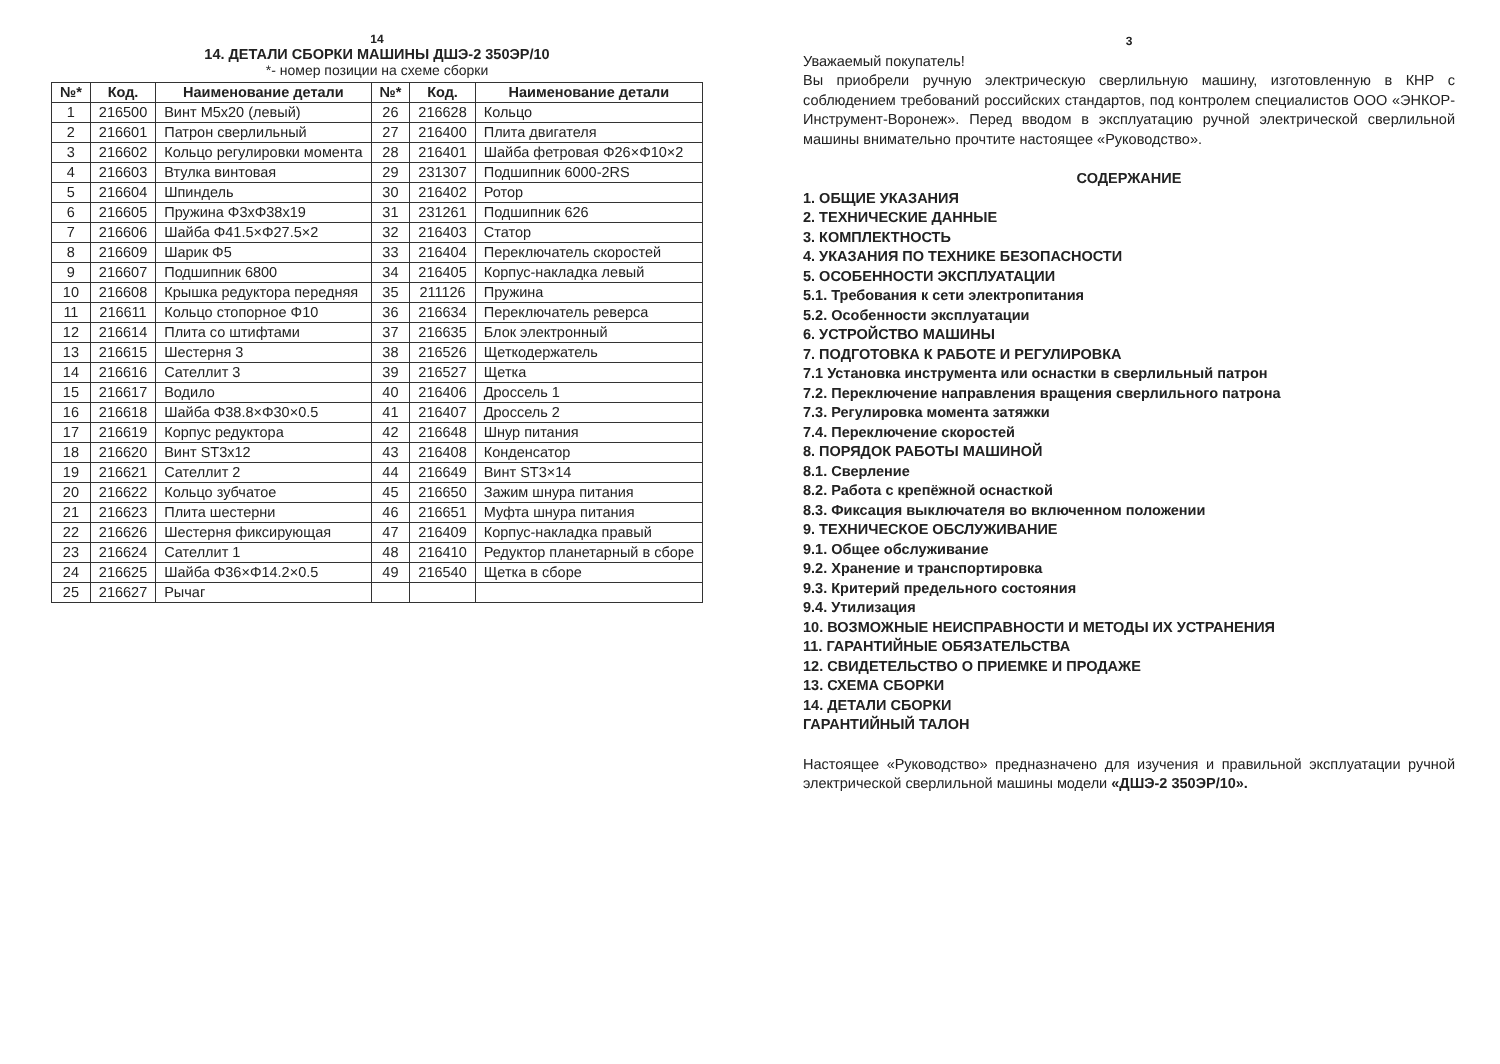14
14. ДЕТАЛИ СБОРКИ МАШИНЫ ДШЭ-2 350ЭР/10
*- номер позиции на схеме сборки
| №* | Код. | Наименование детали | №* | Код. | Наименование детали |
| --- | --- | --- | --- | --- | --- |
| 1 | 216500 | Винт М5х20 (левый) | 26 | 216628 | Кольцо |
| 2 | 216601 | Патрон сверлильный | 27 | 216400 | Плита двигателя |
| 3 | 216602 | Кольцо регулировки момента | 28 | 216401 | Шайба фетровая Φ26×Φ10×2 |
| 4 | 216603 | Втулка винтовая | 29 | 231307 | Подшипник 6000-2RS |
| 5 | 216604 | Шпиндель | 30 | 216402 | Ротор |
| 6 | 216605 | Пружина Φ3хΦ38х19 | 31 | 231261 | Подшипник 626 |
| 7 | 216606 | Шайба Φ41.5×Φ27.5×2 | 32 | 216403 | Статор |
| 8 | 216609 | Шарик Φ5 | 33 | 216404 | Переключатель скоростей |
| 9 | 216607 | Подшипник 6800 | 34 | 216405 | Корпус-накладка левый |
| 10 | 216608 | Крышка редуктора передняя | 35 | 211126 | Пружина |
| 11 | 216611 | Кольцо стопорное Φ10 | 36 | 216634 | Переключатель реверса |
| 12 | 216614 | Плита со штифтами | 37 | 216635 | Блок электронный |
| 13 | 216615 | Шестерня 3 | 38 | 216526 | Щеткодержатель |
| 14 | 216616 | Сателлит 3 | 39 | 216527 | Щетка |
| 15 | 216617 | Водило | 40 | 216406 | Дроссель 1 |
| 16 | 216618 | Шайба Φ38.8×Φ30×0.5 | 41 | 216407 | Дроссель 2 |
| 17 | 216619 | Корпус редуктора | 42 | 216648 | Шнур питания |
| 18 | 216620 | Винт ST3х12 | 43 | 216408 | Конденсатор |
| 19 | 216621 | Сателлит 2 | 44 | 216649 | Винт ST3×14 |
| 20 | 216622 | Кольцо зубчатое | 45 | 216650 | Зажим шнура питания |
| 21 | 216623 | Плита шестерни | 46 | 216651 | Муфта шнура питания |
| 22 | 216626 | Шестерня фиксирующая | 47 | 216409 | Корпус-накладка правый |
| 23 | 216624 | Сателлит 1 | 48 | 216410 | Редуктор планетарный в сборе |
| 24 | 216625 | Шайба Φ36×Φ14.2×0.5 | 49 | 216540 | Щетка в сборе |
| 25 | 216627 | Рычаг | | | |
3
Уважаемый покупатель!
Вы приобрели ручную электрическую сверлильную машину, изготовленную в КНР с соблюдением требований российских стандартов, под контролем специалистов ООО «ЭНКОР-Инструмент-Воронеж». Перед вводом в эксплуатацию ручной электрической сверлильной машины внимательно прочтите настоящее «Руководство».
СОДЕРЖАНИЕ
1. ОБЩИЕ УКАЗАНИЯ
2. ТЕХНИЧЕСКИЕ ДАННЫЕ
3. КОМПЛЕКТНОСТЬ
4. УКАЗАНИЯ ПО ТЕХНИКЕ БЕЗОПАСНОСТИ
5. ОСОБЕННОСТИ ЭКСПЛУАТАЦИИ
5.1. Требования к сети электропитания
5.2. Особенности эксплуатации
6. УСТРОЙСТВО МАШИНЫ
7. ПОДГОТОВКА К РАБОТЕ И РЕГУЛИРОВКА
7.1 Установка инструмента или оснастки в сверлильный патрон
7.2. Переключение направления вращения сверлильного патрона
7.3. Регулировка момента затяжки
7.4. Переключение скоростей
8. ПОРЯДОК РАБОТЫ МАШИНОЙ
8.1. Сверление
8.2. Работа с крепёжной оснасткой
8.3. Фиксация выключателя во включенном положении
9. ТЕХНИЧЕСКОЕ ОБСЛУЖИВАНИЕ
9.1. Общее обслуживание
9.2. Хранение и транспортировка
9.3. Критерий предельного состояния
9.4. Утилизация
10. ВОЗМОЖНЫЕ НЕИСПРАВНОСТИ И МЕТОДЫ ИХ УСТРАНЕНИЯ
11. ГАРАНТИЙНЫЕ ОБЯЗАТЕЛЬСТВА
12. СВИДЕТЕЛЬСТВО О ПРИЕМКЕ И ПРОДАЖЕ
13. СХЕМА СБОРКИ
14. ДЕТАЛИ СБОРКИ
ГАРАНТИЙНЫЙ ТАЛОН
Настоящее «Руководство» предназначено для изучения и правильной эксплуатации ручной электрической сверлильной машины модели «ДШЭ-2 350ЭР/10».